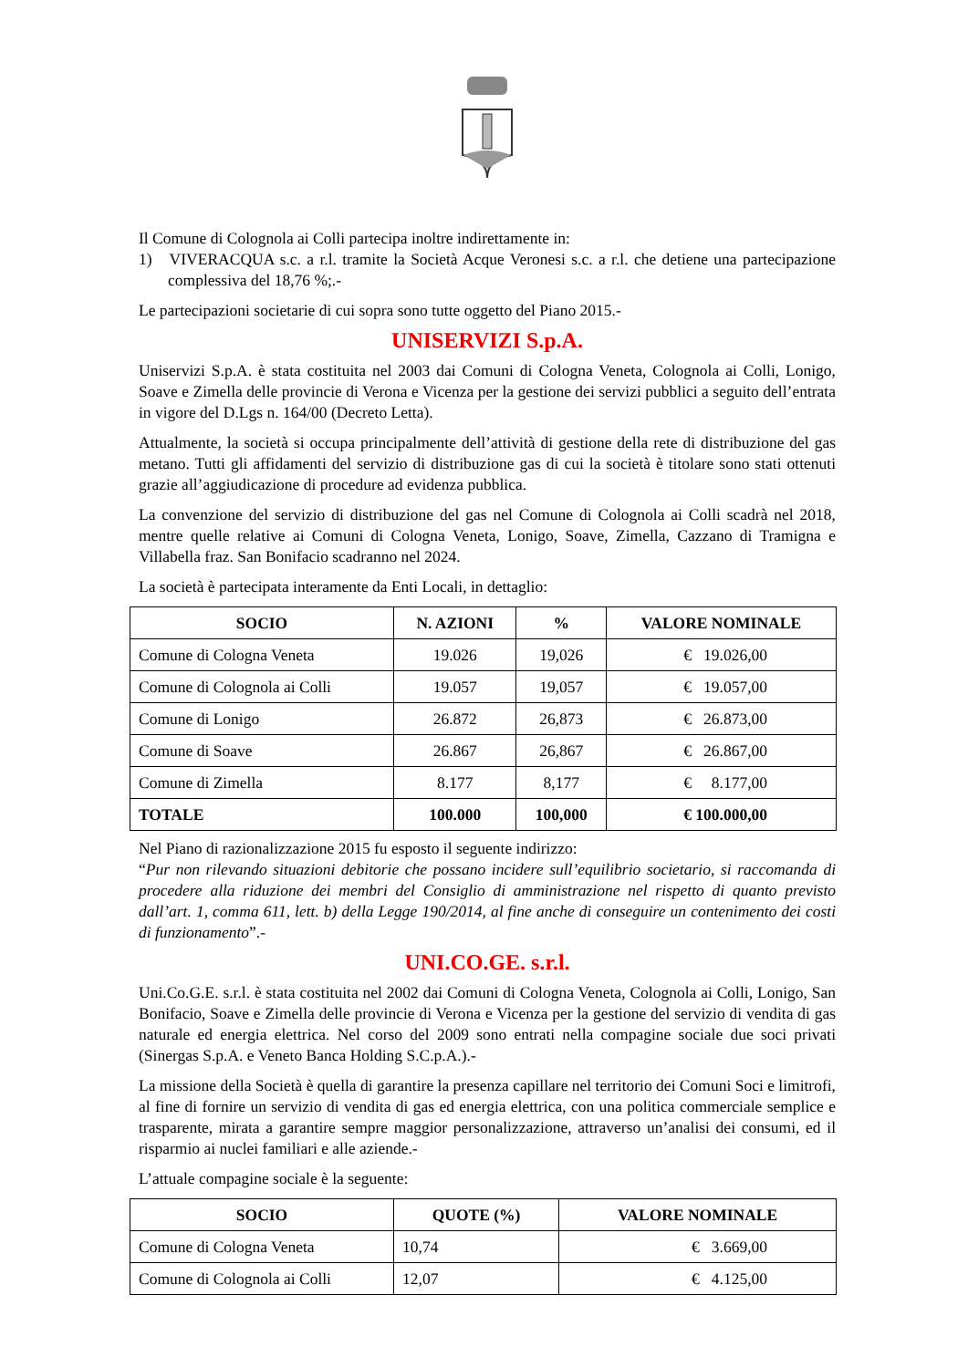Il Comune di Colognola ai Colli partecipa inoltre indirettamente in:
1) VIVERACQUA s.c. a r.l. tramite la Società Acque Veronesi s.c. a r.l. che detiene una partecipazione complessiva del 18,76 %;.-
Le partecipazioni societarie di cui sopra sono tutte oggetto del Piano 2015.-
UNISERVIZI S.p.A.
Uniservizi S.p.A. è stata costituita nel 2003 dai Comuni di Cologna Veneta, Colognola ai Colli, Lonigo, Soave e Zimella delle provincie di Verona e Vicenza per la gestione dei servizi pubblici a seguito dell’entrata in vigore del D.Lgs n. 164/00 (Decreto Letta).
Attualmente, la società si occupa principalmente dell’attività di gestione della rete di distribuzione del gas metano. Tutti gli affidamenti del servizio di distribuzione gas di cui la società è titolare sono stati ottenuti grazie all’aggiudicazione di procedure ad evidenza pubblica.
La convenzione del servizio di distribuzione del gas nel Comune di Colognola ai Colli scadrà nel 2018, mentre quelle relative ai Comuni di Cologna Veneta, Lonigo, Soave, Zimella, Cazzano di Tramigna e Villabella fraz. San Bonifacio scadranno nel 2024.
La società è partecipata interamente da Enti Locali, in dettaglio:
| SOCIO | N. AZIONI | % | VALORE NOMINALE |
| --- | --- | --- | --- |
| Comune di Cologna Veneta | 19.026 | 19,026 | € 19.026,00 |
| Comune di Colognola ai Colli | 19.057 | 19,057 | € 19.057,00 |
| Comune di Lonigo | 26.872 | 26,873 | € 26.873,00 |
| Comune di Soave | 26.867 | 26,867 | € 26.867,00 |
| Comune di Zimella | 8.177 | 8,177 | € 8.177,00 |
| TOTALE | 100.000 | 100,000 | € 100.000,00 |
Nel Piano di razionalizzazione 2015 fu esposto il seguente indirizzo:
“Pur non rilevando situazioni debitorie che possano incidere sull’equilibrio societario, si raccomanda di procedere alla riduzione dei membri del Consiglio di amministrazione nel rispetto di quanto previsto dall’art. 1, comma 611, lett. b) della Legge 190/2014, al fine anche di conseguire un contenimento dei costi di funzionamento”.-
UNI.CO.GE. s.r.l.
Uni.Co.G.E. s.r.l. è stata costituita nel 2002 dai Comuni di Cologna Veneta, Colognola ai Colli, Lonigo, San Bonifacio, Soave e Zimella delle provincie di Verona e Vicenza per la gestione del servizio di vendita di gas naturale ed energia elettrica. Nel corso del 2009 sono entrati nella compagine sociale due soci privati (Sinergas S.p.A. e Veneto Banca Holding S.C.p.A.).-
La missione della Società è quella di garantire la presenza capillare nel territorio dei Comuni Soci e limitrofi, al fine di fornire un servizio di vendita di gas ed energia elettrica, con una politica commerciale semplice e trasparente, mirata a garantire sempre maggior personalizzazione, attraverso un’analisi dei consumi, ed il risparmio ai nuclei familiari e alle aziende.-
L’attuale compagine sociale è la seguente:
| SOCIO | QUOTE (%) | VALORE NOMINALE |
| --- | --- | --- |
| Comune di Cologna Veneta | 10,74 | € 3.669,00 |
| Comune di Colognola ai Colli | 12,07 | € 4.125,00 |